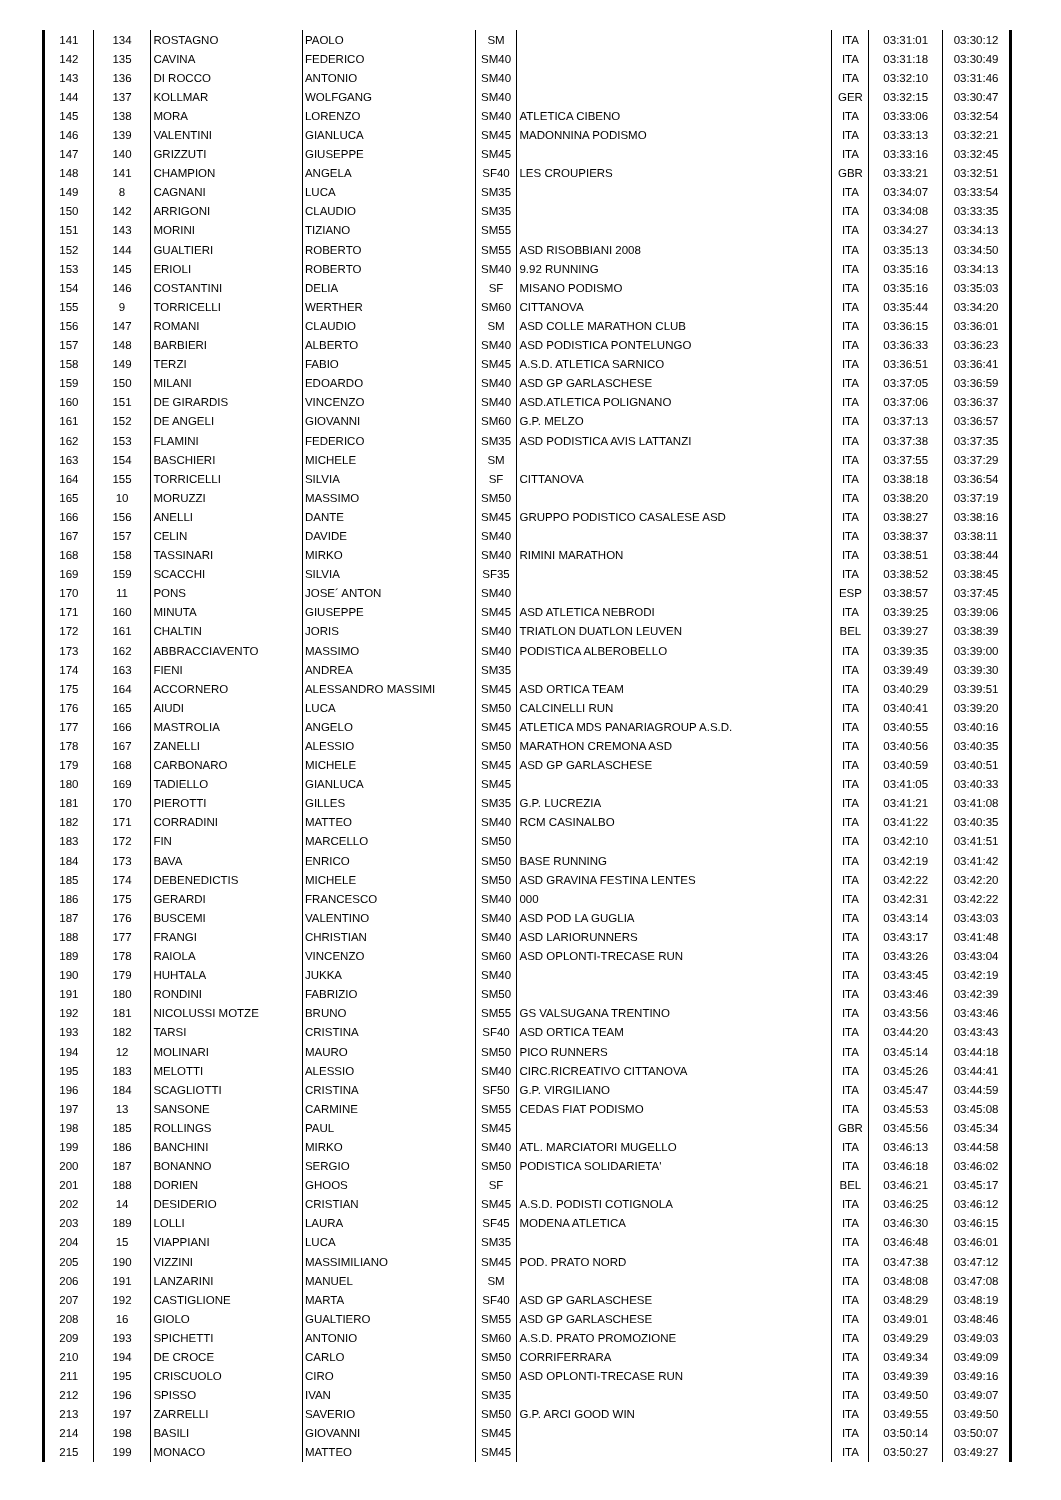| 141 | 134 | ROSTAGNO | PAOLO | SM | | ITA | 03:31:01 | 03:30:12 |
| 142 | 135 | CAVINA | FEDERICO | SM40 | | ITA | 03:31:18 | 03:30:49 |
| 143 | 136 | DI ROCCO | ANTONIO | SM40 | | ITA | 03:32:10 | 03:31:46 |
| 144 | 137 | KOLLMAR | WOLFGANG | SM40 | | GER | 03:32:15 | 03:30:47 |
| 145 | 138 | MORA | LORENZO | SM40 | ATLETICA CIBENO | ITA | 03:33:06 | 03:32:54 |
| 146 | 139 | VALENTINI | GIANLUCA | SM45 | MADONNINA PODISMO | ITA | 03:33:13 | 03:32:21 |
| 147 | 140 | GRIZZUTI | GIUSEPPE | SM45 | | ITA | 03:33:16 | 03:32:45 |
| 148 | 141 | CHAMPION | ANGELA | SF40 | LES CROUPIERS | GBR | 03:33:21 | 03:32:51 |
| 149 | 8 | CAGNANI | LUCA | SM35 | | ITA | 03:34:07 | 03:33:54 |
| 150 | 142 | ARRIGONI | CLAUDIO | SM35 | | ITA | 03:34:08 | 03:33:35 |
| 151 | 143 | MORINI | TIZIANO | SM55 | | ITA | 03:34:27 | 03:34:13 |
| 152 | 144 | GUALTIERI | ROBERTO | SM55 | ASD RISOBBIANI 2008 | ITA | 03:35:13 | 03:34:50 |
| 153 | 145 | ERIOLI | ROBERTO | SM40 | 9.92 RUNNING | ITA | 03:35:16 | 03:34:13 |
| 154 | 146 | COSTANTINI | DELIA | SF | MISANO PODISMO | ITA | 03:35:16 | 03:35:03 |
| 155 | 9 | TORRICELLI | WERTHER | SM60 | CITTANOVA | ITA | 03:35:44 | 03:34:20 |
| 156 | 147 | ROMANI | CLAUDIO | SM | ASD COLLE MARATHON CLUB | ITA | 03:36:15 | 03:36:01 |
| 157 | 148 | BARBIERI | ALBERTO | SM40 | ASD PODISTICA PONTELUNGO | ITA | 03:36:33 | 03:36:23 |
| 158 | 149 | TERZI | FABIO | SM45 | A.S.D. ATLETICA SARNICO | ITA | 03:36:51 | 03:36:41 |
| 159 | 150 | MILANI | EDOARDO | SM40 | ASD GP GARLASCHESE | ITA | 03:37:05 | 03:36:59 |
| 160 | 151 | DE GIRARDIS | VINCENZO | SM40 | ASD.ATLETICA POLIGNANO | ITA | 03:37:06 | 03:36:37 |
| 161 | 152 | DE ANGELI | GIOVANNI | SM60 | G.P. MELZO | ITA | 03:37:13 | 03:36:57 |
| 162 | 153 | FLAMINI | FEDERICO | SM35 | ASD PODISTICA AVIS LATTANZI | ITA | 03:37:38 | 03:37:35 |
| 163 | 154 | BASCHIERI | MICHELE | SM | | ITA | 03:37:55 | 03:37:29 |
| 164 | 155 | TORRICELLI | SILVIA | SF | CITTANOVA | ITA | 03:38:18 | 03:36:54 |
| 165 | 10 | MORUZZI | MASSIMO | SM50 | | ITA | 03:38:20 | 03:37:19 |
| 166 | 156 | ANELLI | DANTE | SM45 | GRUPPO PODISTICO CASALESE ASD | ITA | 03:38:27 | 03:38:16 |
| 167 | 157 | CELIN | DAVIDE | SM40 | | ITA | 03:38:37 | 03:38:11 |
| 168 | 158 | TASSINARI | MIRKO | SM40 | RIMINI MARATHON | ITA | 03:38:51 | 03:38:44 |
| 169 | 159 | SCACCHI | SILVIA | SF35 | | ITA | 03:38:52 | 03:38:45 |
| 170 | 11 | PONS | JOSE´ ANTON | SM40 | | ESP | 03:38:57 | 03:37:45 |
| 171 | 160 | MINUTA | GIUSEPPE | SM45 | ASD ATLETICA NEBRODI | ITA | 03:39:25 | 03:39:06 |
| 172 | 161 | CHALTIN | JORIS | SM40 | TRIATLON DUATLON LEUVEN | BEL | 03:39:27 | 03:38:39 |
| 173 | 162 | ABBRACCIAVENTO | MASSIMO | SM40 | PODISTICA ALBEROBELLO | ITA | 03:39:35 | 03:39:00 |
| 174 | 163 | FIENI | ANDREA | SM35 | | ITA | 03:39:49 | 03:39:30 |
| 175 | 164 | ACCORNERO | ALESSANDRO MASSIMI | SM45 | ASD ORTICA TEAM | ITA | 03:40:29 | 03:39:51 |
| 176 | 165 | AIUDI | LUCA | SM50 | CALCINELLI RUN | ITA | 03:40:41 | 03:39:20 |
| 177 | 166 | MASTROLIA | ANGELO | SM45 | ATLETICA MDS PANARIAGROUP A.S.D. | ITA | 03:40:55 | 03:40:16 |
| 178 | 167 | ZANELLI | ALESSIO | SM50 | MARATHON CREMONA ASD | ITA | 03:40:56 | 03:40:35 |
| 179 | 168 | CARBONARO | MICHELE | SM45 | ASD GP GARLASCHESE | ITA | 03:40:59 | 03:40:51 |
| 180 | 169 | TADIELLO | GIANLUCA | SM45 | | ITA | 03:41:05 | 03:40:33 |
| 181 | 170 | PIEROTTI | GILLES | SM35 | G.P. LUCREZIA | ITA | 03:41:21 | 03:41:08 |
| 182 | 171 | CORRADINI | MATTEO | SM40 | RCM CASINALBO | ITA | 03:41:22 | 03:40:35 |
| 183 | 172 | FIN | MARCELLO | SM50 | | ITA | 03:42:10 | 03:41:51 |
| 184 | 173 | BAVA | ENRICO | SM50 | BASE RUNNING | ITA | 03:42:19 | 03:41:42 |
| 185 | 174 | DEBENEDICTIS | MICHELE | SM50 | ASD GRAVINA FESTINA LENTES | ITA | 03:42:22 | 03:42:20 |
| 186 | 175 | GERARDI | FRANCESCO | SM40 | 000 | ITA | 03:42:31 | 03:42:22 |
| 187 | 176 | BUSCEMI | VALENTINO | SM40 | ASD POD LA GUGLIA | ITA | 03:43:14 | 03:43:03 |
| 188 | 177 | FRANGI | CHRISTIAN | SM40 | ASD LARIORUNNERS | ITA | 03:43:17 | 03:41:48 |
| 189 | 178 | RAIOLA | VINCENZO | SM60 | ASD OPLONTI-TRECASE RUN | ITA | 03:43:26 | 03:43:04 |
| 190 | 179 | HUHTALA | JUKKA | SM40 | | ITA | 03:43:45 | 03:42:19 |
| 191 | 180 | RONDINI | FABRIZIO | SM50 | | ITA | 03:43:46 | 03:42:39 |
| 192 | 181 | NICOLUSSI MOTZE | BRUNO | SM55 | GS VALSUGANA TRENTINO | ITA | 03:43:56 | 03:43:46 |
| 193 | 182 | TARSI | CRISTINA | SF40 | ASD ORTICA TEAM | ITA | 03:44:20 | 03:43:43 |
| 194 | 12 | MOLINARI | MAURO | SM50 | PICO RUNNERS | ITA | 03:45:14 | 03:44:18 |
| 195 | 183 | MELOTTI | ALESSIO | SM40 | CIRC.RICREATIVO CITTANOVA | ITA | 03:45:26 | 03:44:41 |
| 196 | 184 | SCAGLIOTTI | CRISTINA | SF50 | G.P. VIRGILIANO | ITA | 03:45:47 | 03:44:59 |
| 197 | 13 | SANSONE | CARMINE | SM55 | CEDAS FIAT PODISMO | ITA | 03:45:53 | 03:45:08 |
| 198 | 185 | ROLLINGS | PAUL | SM45 | | GBR | 03:45:56 | 03:45:34 |
| 199 | 186 | BANCHINI | MIRKO | SM40 | ATL. MARCIATORI MUGELLO | ITA | 03:46:13 | 03:44:58 |
| 200 | 187 | BONANNO | SERGIO | SM50 | PODISTICA SOLIDARIETA' | ITA | 03:46:18 | 03:46:02 |
| 201 | 188 | DORIEN | GHOOS | SF | | BEL | 03:46:21 | 03:45:17 |
| 202 | 14 | DESIDERIO | CRISTIAN | SM45 | A.S.D. PODISTI COTIGNOLA | ITA | 03:46:25 | 03:46:12 |
| 203 | 189 | LOLLI | LAURA | SF45 | MODENA ATLETICA | ITA | 03:46:30 | 03:46:15 |
| 204 | 15 | VIAPPIANI | LUCA | SM35 | | ITA | 03:46:48 | 03:46:01 |
| 205 | 190 | VIZZINI | MASSIMILIANO | SM45 | POD. PRATO NORD | ITA | 03:47:38 | 03:47:12 |
| 206 | 191 | LANZARINI | MANUEL | SM | | ITA | 03:48:08 | 03:47:08 |
| 207 | 192 | CASTIGLIONE | MARTA | SF40 | ASD GP GARLASCHESE | ITA | 03:48:29 | 03:48:19 |
| 208 | 16 | GIOLO | GUALTIERO | SM55 | ASD GP GARLASCHESE | ITA | 03:49:01 | 03:48:46 |
| 209 | 193 | SPICHETTI | ANTONIO | SM60 | A.S.D. PRATO PROMOZIONE | ITA | 03:49:29 | 03:49:03 |
| 210 | 194 | DE CROCE | CARLO | SM50 | CORRIFERRARA | ITA | 03:49:34 | 03:49:09 |
| 211 | 195 | CRISCUOLO | CIRO | SM50 | ASD OPLONTI-TRECASE RUN | ITA | 03:49:39 | 03:49:16 |
| 212 | 196 | SPISSO | IVAN | SM35 | | ITA | 03:49:50 | 03:49:07 |
| 213 | 197 | ZARRELLI | SAVERIO | SM50 | G.P. ARCI GOOD WIN | ITA | 03:49:55 | 03:49:50 |
| 214 | 198 | BASILI | GIOVANNI | SM45 | | ITA | 03:50:14 | 03:50:07 |
| 215 | 199 | MONACO | MATTEO | SM45 | | ITA | 03:50:27 | 03:49:27 |